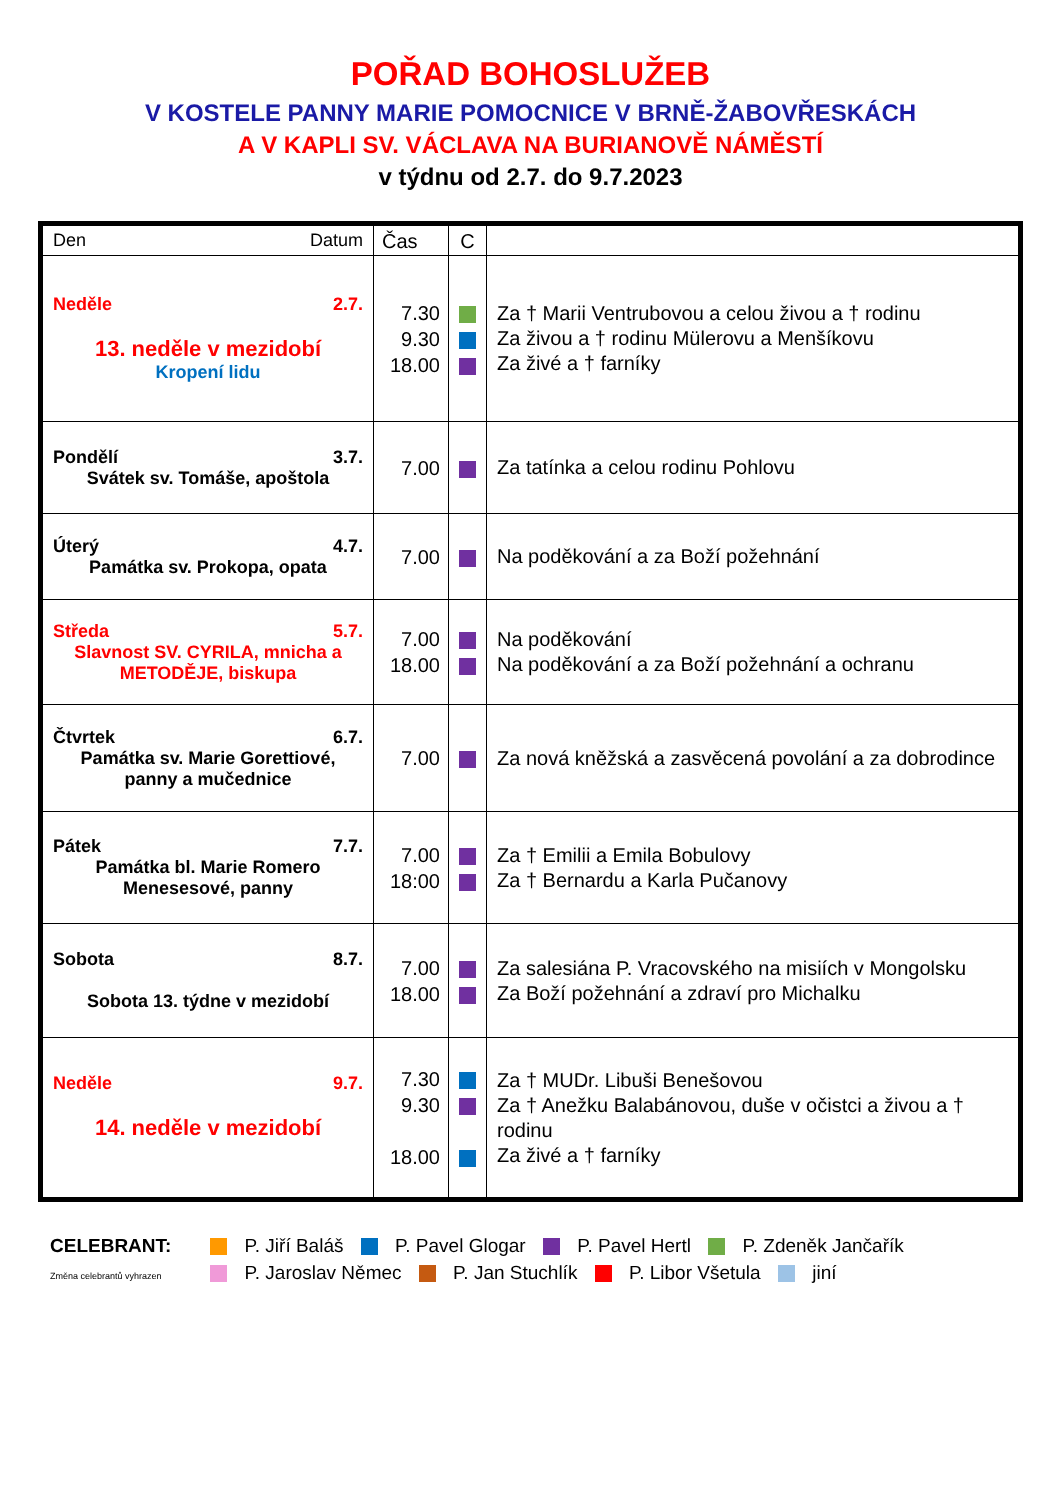POŘAD BOHOSLUŽEB
V KOSTELE PANNY MARIE POMOCNICE V BRNĚ-ŽABOVŘESKÁCH
A V KAPLI SV. VÁCLAVA NA BURIANOVĚ NÁMĚSTÍ
v týdnu od 2.7. do 9.7.2023
| Den Datum | Čas | C | |
| Neděle 2.7. 13. neděle v mezidobí Kropení lidu | 7.30 9.30 18.00 | | Za † Marii Ventrubovou a celou živou a † rodinu Za živou a † rodinu Mülerovu a Menšíkovu Za živé a † farníky |
| Pondělí 3.7. Svátek sv. Tomáše, apoštola | 7.00 | | Za tatínka a celou rodinu Pohlovu |
| Úterý 4.7. Památka sv. Prokopa, opata | 7.00 | | Na poděkování a za Boží požehnání |
| Středa 5.7. Slavnost SV. CYRILA, mnicha a METODĚJE, biskupa | 7.00 18.00 | | Na poděkování Na poděkování a za Boží požehnání a ochranu |
| Čtvrtek 6.7. Památka sv. Marie Gorettiové, panny a mučednice | 7.00 | | Za nová kněžská a zasvěcená povolání a za dobrodince |
| Pátek 7.7. Památka bl. Marie Romero Menesesové, panny | 7.00 18:00 | | Za † Emilii a Emila Bobulovy Za † Bernardu a Karla Pučanovy |
| Sobota 8.7. Sobota 13. týdne v mezidobí | 7.00 18.00 | | Za salesiána P. Vracovského na misiích v Mongolsku Za Boží požehnání a zdraví pro Michalku |
| Neděle 9.7. 14. neděle v mezidobí | 7.30 9.30 18.00 | | Za † MUDr. Libuši Benešovou Za † Anežku Balabánovou, duše v očistci a živou a † rodinu Za živé a † farníky |
CELEBRANT: P. Jiří Baláš P. Pavel Glogar P. Pavel Hertl P. Zdeněk Jančařík
Změna celebrantů vyhrazen P. Jaroslav Němec P. Jan Stuchlík P. Libor Všetula jiní